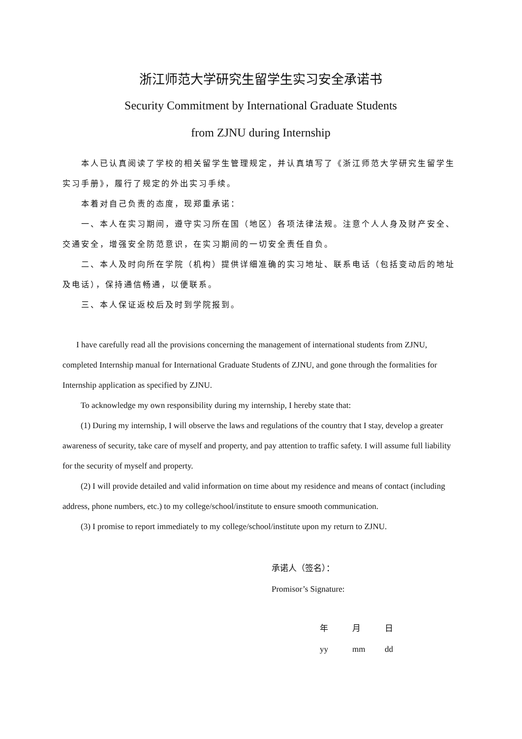浙江师范大学研究生留学生实习安全承诺书
Security Commitment by International Graduate Students
from ZJNU during Internship
本人已认真阅读了学校的相关留学生管理规定，并认真填写了《浙江师范大学研究生留学生实习手册》，履行了规定的外出实习手续。
本着对自己负责的态度，现郑重承诺：
一、本人在实习期间，遵守实习所在国（地区）各项法律法规。注意个人人身及财产安全、交通安全，增强安全防范意识，在实习期间的一切安全责任自负。
二、本人及时向所在学院（机构）提供详细准确的实习地址、联系电话（包括变动后的地址及电话），保持通信畅通，以便联系。
三、本人保证返校后及时到学院报到。
I have carefully read all the provisions concerning the management of international students from ZJNU, completed Internship manual for International Graduate Students of ZJNU, and gone through the formalities for Internship application as specified by ZJNU.
To acknowledge my own responsibility during my internship, I hereby state that:
(1) During my internship, I will observe the laws and regulations of the country that I stay, develop a greater awareness of security, take care of myself and property, and pay attention to traffic safety. I will assume full liability for the security of myself and property.
(2) I will provide detailed and valid information on time about my residence and means of contact (including address, phone numbers, etc.) to my college/school/institute to ensure smooth communication.
(3) I promise to report immediately to my college/school/institute upon my return to ZJNU.
承诺人（签名）：
Promisor’s Signature:
年 月 日
yy mm dd